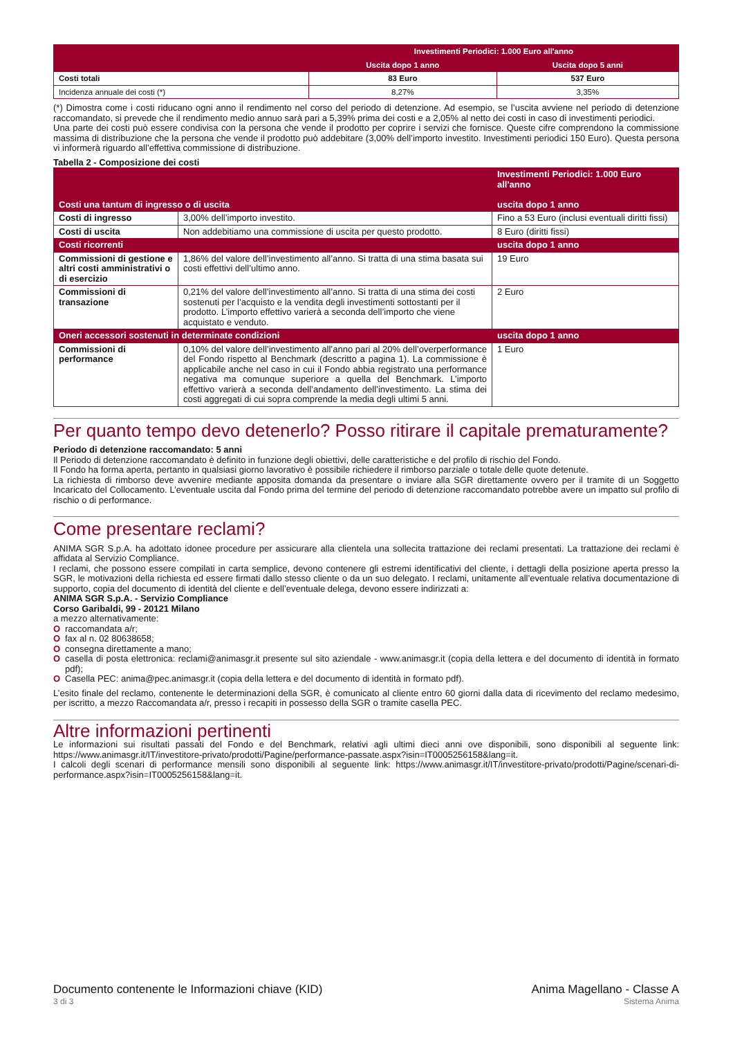| | Investimenti Periodici: 1.000 Euro all'anno | |
| | Uscita dopo 1 anno | Uscita dopo 5 anni |
| Costi totali | 83 Euro | 537 Euro |
| Incidenza annuale dei costi (*) | 8,27% | 3,35% |
(*) Dimostra come i costi riducano ogni anno il rendimento nel corso del periodo di detenzione. Ad esempio, se l’uscita avviene nel periodo di detenzione raccomandato, si prevede che il rendimento medio annuo sarà pari a 5,39% prima dei costi e a 2,05% al netto dei costi in caso di investimenti periodici.
Una parte dei costi può essere condivisa con la persona che vende il prodotto per coprire i servizi che fornisce. Queste cifre comprendono la commissione massima di distribuzione che la persona che vende il prodotto può addebitare (3,00% dell’importo investito. Investimenti periodici 150 Euro). Questa persona vi informerà riguardo all’effettiva commissione di distribuzione.
Tabella 2 - Composizione dei costi
| Costi una tantum di ingresso o di uscita | | Investimenti Periodici: 1.000 Euro all'anno uscita dopo 1 anno |
| Costi di ingresso | 3,00% dell’importo investito. | Fino a 53 Euro (inclusi eventuali diritti fissi) |
| Costi di uscita | Non addebitiamo una commissione di uscita per questo prodotto. | 8 Euro (diritti fissi) |
| Costi ricorrenti | | uscita dopo 1 anno |
| Commissioni di gestione e altri costi amministrativi o di esercizio | 1,86% del valore dell’investimento all’anno. Si tratta di una stima basata sui costi effettivi dell’ultimo anno. | 19 Euro |
| Commissioni di transazione | 0,21% del valore dell’investimento all’anno. Si tratta di una stima dei costi sostenuti per l’acquisto e la vendita degli investimenti sottostanti per il prodotto. L’importo effettivo varierà a seconda dell’importo che viene acquistato e venduto. | 2 Euro |
| Oneri accessori sostenuti in determinate condizioni | | uscita dopo 1 anno |
| Commissioni di performance | 0,10% del valore dell’investimento all’anno pari al 20% dell’overperformance del Fondo rispetto al Benchmark (descritto a pagina 1). La commissione è applicabile anche nel caso in cui il Fondo abbia registrato una performance negativa ma comunque superiore a quella del Benchmark. L’importo effettivo varierà a seconda dell’andamento dell’investimento. La stima dei costi aggregati di cui sopra comprende la media degli ultimi 5 anni. | 1 Euro |
Per quanto tempo devo detenerlo? Posso ritirare il capitale prematuramente?
Periodo di detenzione raccomandato: 5 anni
Il Periodo di detenzione raccomandato è definito in funzione degli obiettivi, delle caratteristiche e del profilo di rischio del Fondo.
Il Fondo ha forma aperta, pertanto in qualsiasi giorno lavorativo è possibile richiedere il rimborso parziale o totale delle quote detenute.
La richiesta di rimborso deve avvenire mediante apposita domanda da presentare o inviare alla SGR direttamente ovvero per il tramite di un Soggetto Incaricato del Collocamento. L’eventuale uscita dal Fondo prima del termine del periodo di detenzione raccomandato potrebbe avere un impatto sul profilo di rischio o di performance.
Come presentare reclami?
ANIMA SGR S.p.A. ha adottato idonee procedure per assicurare alla clientela una sollecita trattazione dei reclami presentati. La trattazione dei reclami è affidata al Servizio Compliance.
I reclami, che possono essere compilati in carta semplice, devono contenere gli estremi identificativi del cliente, i dettagli della posizione aperta presso la SGR, le motivazioni della richiesta ed essere firmati dallo stesso cliente o da un suo delegato. I reclami, unitamente all’eventuale relativa documentazione di supporto, copia del documento di identità del cliente e dell’eventuale delega, devono essere indirizzati a:
ANIMA SGR S.p.A. - Servizio Compliance
Corso Garibaldi, 99 - 20121 Milano
a mezzo alternativamente:
O raccomandata a/r;
O fax al n. 02 80638658;
O consegna direttamente a mano;
O casella di posta elettronica: reclami@animasgr.it presente sul sito aziendale - www.animasgr.it (copia della lettera e del documento di identità in formato pdf);
O Casella PEC: anima@pec.animasgr.it (copia della lettera e del documento di identità in formato pdf).
L’esito finale del reclamo, contenente le determinazioni della SGR, è comunicato al cliente entro 60 giorni dalla data di ricevimento del reclamo medesimo, per iscritto, a mezzo Raccomandata a/r, presso i recapiti in possesso della SGR o tramite casella PEC.
Altre informazioni pertinenti
Le informazioni sui risultati passati del Fondo e del Benchmark, relativi agli ultimi dieci anni ove disponibili, sono disponibili al seguente link: https://www.animasgr.it/IT/investitore-privato/prodotti/Pagine/performance-passate.aspx?isin=IT0005256158&lang=it.
I calcoli degli scenari di performance mensili sono disponibili al seguente link: https://www.animasgr.it/IT/investitore-privato/prodotti/Pagine/scenari-di-performance.aspx?isin=IT0005256158&lang=it.
Documento contenente le Informazioni chiave (KID)
3 di 3
Anima Magellano - Classe A
Sistema Anima